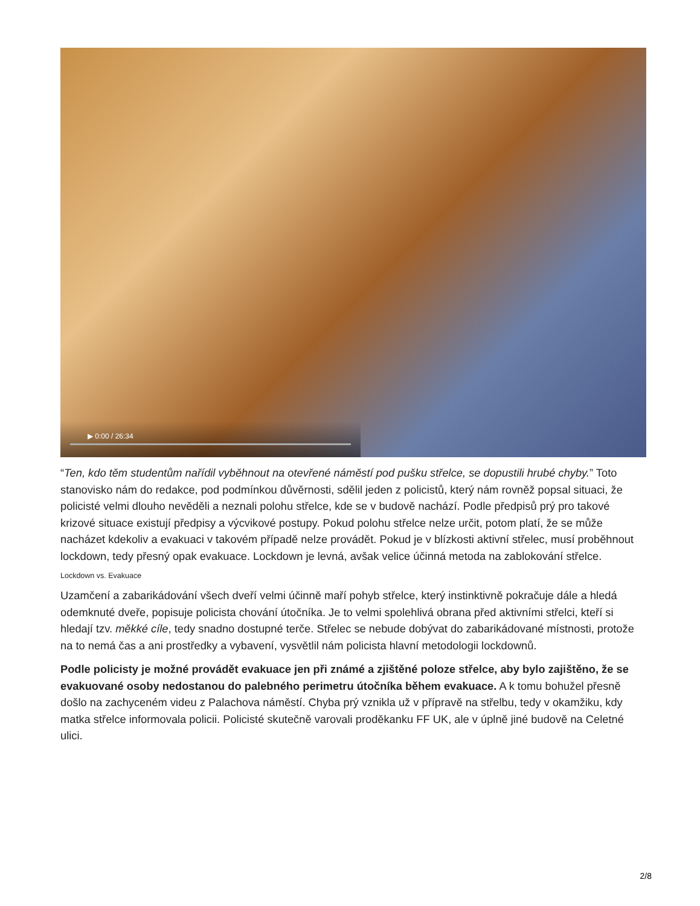▶ 0:00 / 26:34
“Ten, kdo těm studentům nařídil vyběhnout na otevřené náměstí pod pušku střelce, se dopustili hrubé chyby.” Toto stanovisko nám do redakce, pod podmínkou důvěrnosti, sdělil jeden z policistů, který nám rovněž popsal situaci, že policisté velmi dlouho nevěděli a neznali polohu střelce, kde se v budově nachází. Podle předpisů prý pro takové krizové situace existují předpisy a výcvikové postupy. Pokud polohu střelce nelze určit, potom platí, že se může nacházet kdekoliv a evakuaci v takovém případě nelze provádět. Pokud je v blízkosti aktivní střelec, musí proběhnout lockdown, tedy přesný opak evakuace. Lockdown je levná, avšak velice účinná metoda na zablokování střelce.
Lockdown vs. Evakuace
Uzamčení a zabarikádování všech dveří velmi účinně maří pohyb střelce, který instinktivně pokračuje dále a hledá odemknuté dveře, popisuje policista chování útočníka. Je to velmi spolehlivá obrana před aktivními střelci, kteří si hledají tzv. měkké cíle, tedy snadno dostupné terče. Střelec se nebude dobývat do zabarikádované místnosti, protože na to nemá čas a ani prostředky a vybavení, vysvětlil nám policista hlavní metodologii lockdownů.
Podle policisty je možné provádět evakuace jen při známé a zjištěné poloze střelce, aby bylo zajištěno, že se evakuované osoby nedostanou do palebného perimetru útočníka během evakuace. A k tomu bohužel přesně došlo na zachyceném videu z Palachova náměstí. Chyba prý vznikla už v přípravě na střelbu, tedy v okamžiku, kdy matka střelce informovala policii. Policisté skutečně varovali proděkanku FF UK, ale v úplně jiné budově na Celetné ulici.
2/8